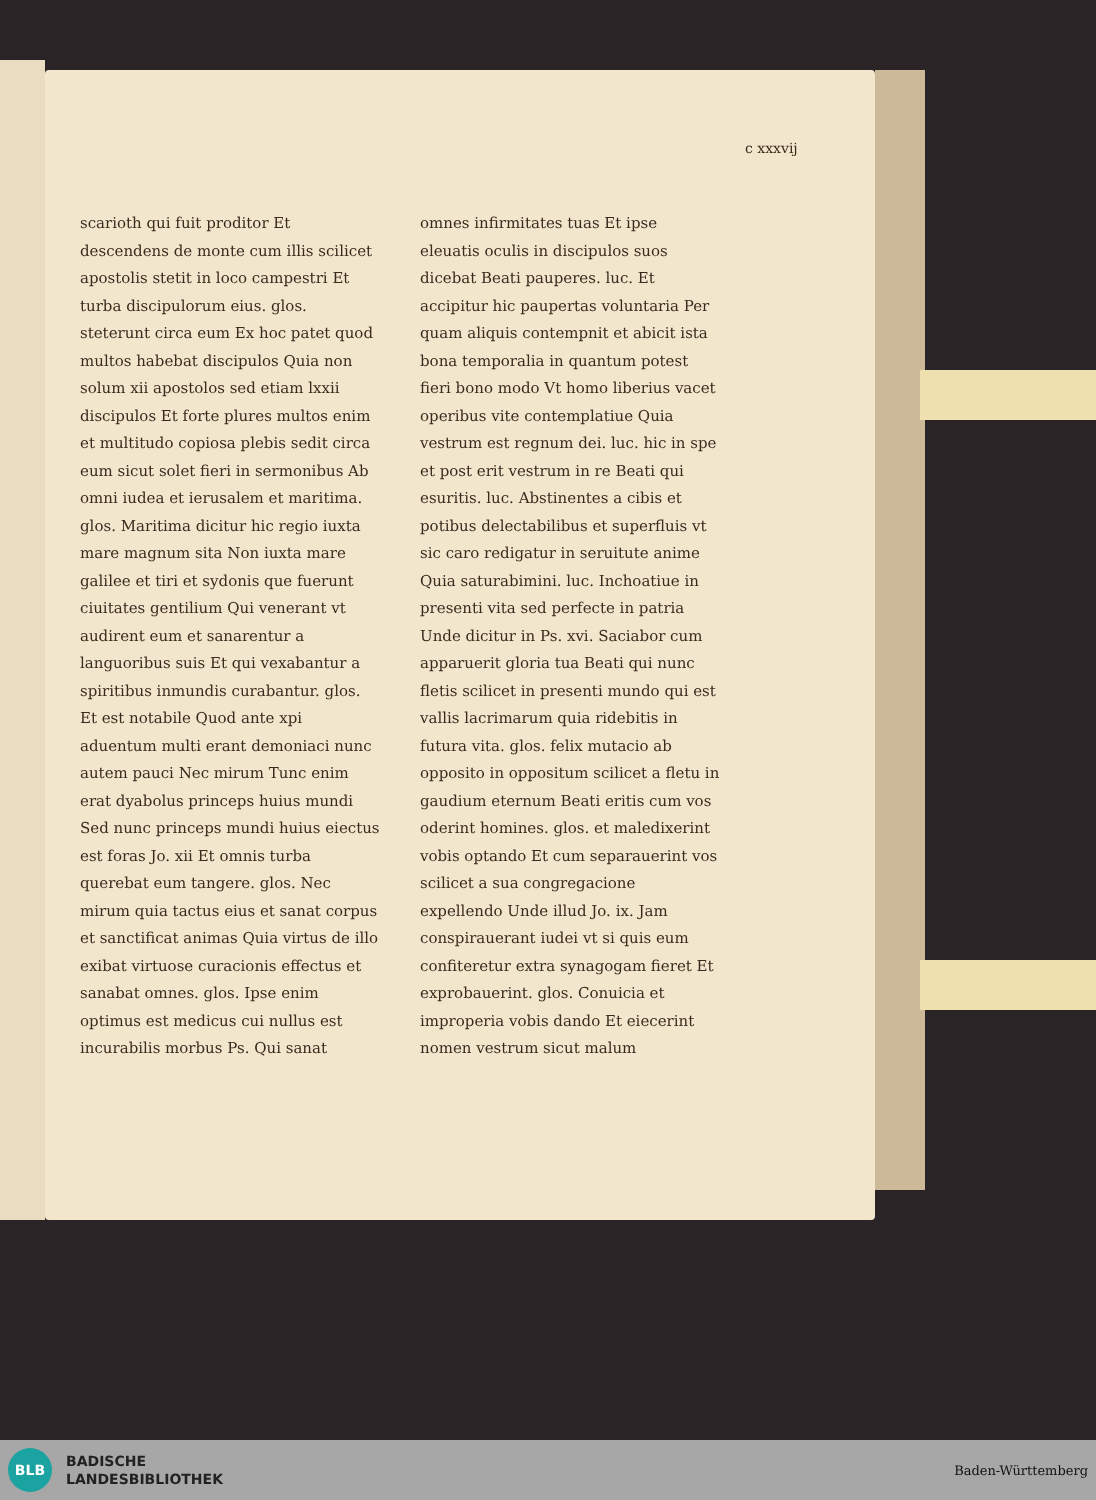c xxxvij
scarioth qui fuit proditor Et descendens de monte cum illis scilicet apostolis stetit in loco campestri Et turba discipulorum eius. glos. steterunt circa eum Ex hoc patet quod multos habebat discipulos Quia non solum xii apostolos sed etiam lxxii discipulos Et forte plures multos enim et multitudo copiosa plebis sedit circa eum sicut solet fieri in sermonibus Ab omni iudea et ierusalem et maritima. glos. Maritima dicitur hic regio iuxta mare magnum sita Non iuxta mare galilee et tiri et sydonis que fuerunt ciuitates gentilium Qui venerant vt audirent eum et sanarentur a languoribus suis Et qui vexabantur a spiritibus inmundis curabantur. glos. Et est notabile Quod ante xpi aduentum multi erant demoniaci nunc autem pauci Nec mirum Tunc enim erat dyabolus princeps huius mundi Sed nunc princeps mundi huius eiectus est foras Jo. xii Et omnis turba querebat eum tangere. glos. Nec mirum quia tactus eius et sanat corpus et sanctificat animas Quia virtus de illo exibat virtuose curacionis effectus et sanabat omnes. glos. Ipse enim optimus est medicus cui nullus est incurabilis morbus Ps. Qui sanat
omnes infirmitates tuas Et ipse eleuatis oculis in discipulos suos dicebat Beati pauperes. luc. Et accipitur hic paupertas voluntaria Per quam aliquis contempnit et abicit ista bona temporalia in quantum potest fieri bono modo Vt homo liberius vacet operibus vite contemplatiue Quia vestrum est regnum dei. luc. hic in spe et post erit vestrum in re Beati qui esuritis. luc. Abstinentes a cibis et potibus delectabilibus et superfluis vt sic caro redigatur in seruitute anime Quia saturabimini. luc. Inchoatiue in presenti vita sed perfecte in patria Unde dicitur in Ps. xvi. Saciabor cum apparuerit gloria tua Beati qui nunc fletis scilicet in presenti mundo qui est vallis lacrimarum quia ridebitis in futura vita. glos. felix mutacio ab opposito in oppositum scilicet a fletu in gaudium eternum Beati eritis cum vos oderint homines. glos. et maledixerint vobis optando Et cum separauerint vos scilicet a sua congregacione expellendo Unde illud Jo. ix. Jam conspirauerant iudei vt si quis eum confiteretur extra synagogam fieret Et exprobauerint. glos. Conuicia et improperia vobis dando Et eiecerint nomen vestrum sicut malum
BLB
BADISCHE
LANDESBIBLIOTHEK
Baden-Württemberg